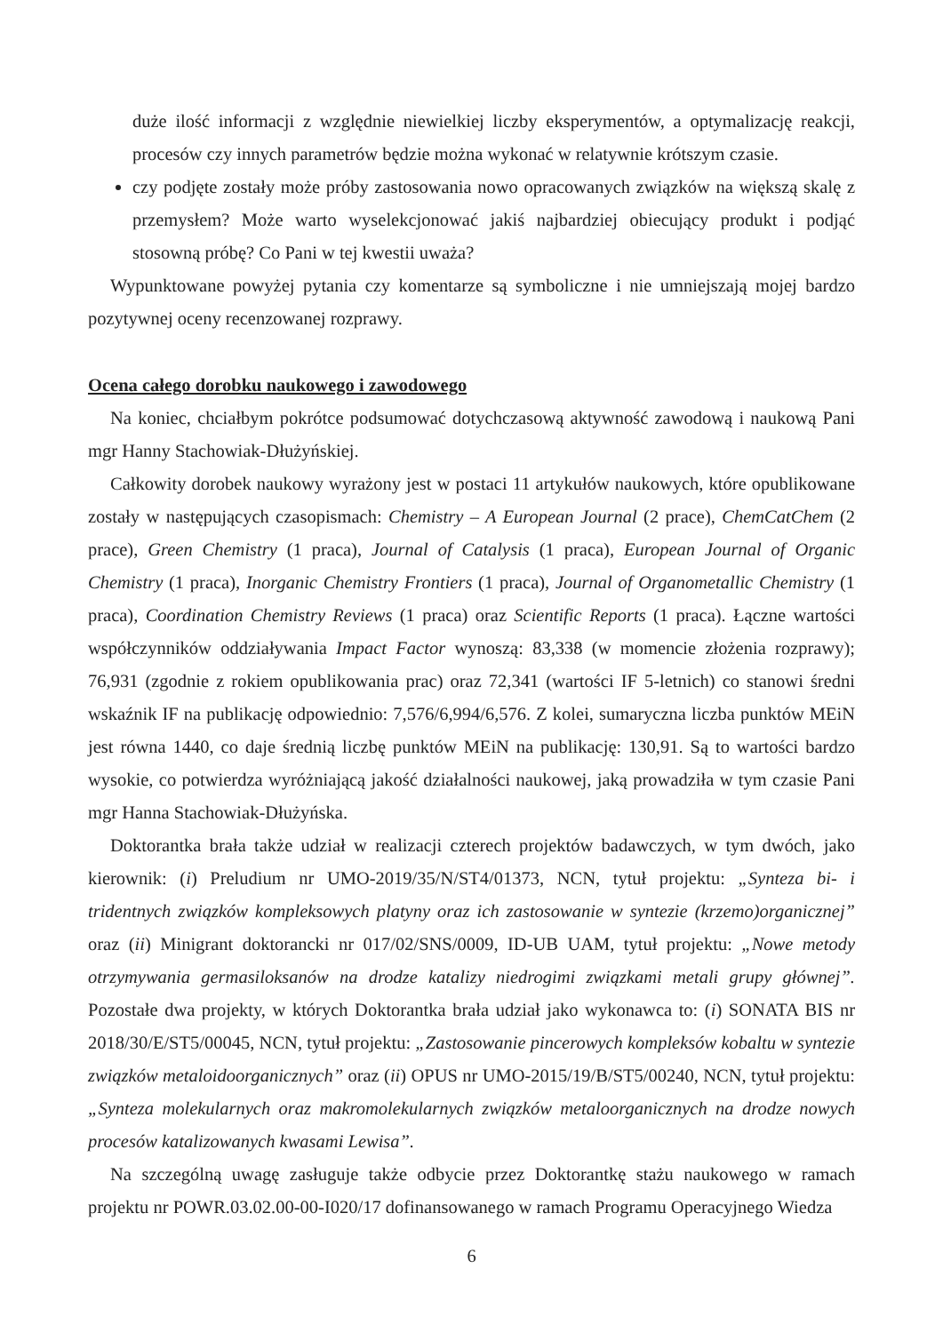duże ilość informacji z względnie niewielkiej liczby eksperymentów, a optymalizację reakcji, procesów czy innych parametrów będzie można wykonać w relatywnie krótszym czasie.
czy podjęte zostały może próby zastosowania nowo opracowanych związków na większą skalę z przemysłem? Może warto wyselekcjonować jakiś najbardziej obiecujący produkt i podjąć stosowną próbę? Co Pani w tej kwestii uważa?
Wypunktowane powyżej pytania czy komentarze są symboliczne i nie umniejszają mojej bardzo pozytywnej oceny recenzowanej rozprawy.
Ocena całego dorobku naukowego i zawodowego
Na koniec, chciałbym pokrótce podsumować dotychczasową aktywność zawodową i naukową Pani mgr Hanny Stachowiak-Dłużyńskiej.
Całkowity dorobek naukowy wyrażony jest w postaci 11 artykułów naukowych, które opublikowane zostały w następujących czasopismach: Chemistry – A European Journal (2 prace), ChemCatChem (2 prace), Green Chemistry (1 praca), Journal of Catalysis (1 praca), European Journal of Organic Chemistry (1 praca), Inorganic Chemistry Frontiers (1 praca), Journal of Organometallic Chemistry (1 praca), Coordination Chemistry Reviews (1 praca) oraz Scientific Reports (1 praca). Łączne wartości współczynników oddziaływania Impact Factor wynoszą: 83,338 (w momencie złożenia rozprawy); 76,931 (zgodnie z rokiem opublikowania prac) oraz 72,341 (wartości IF 5-letnich) co stanowi średni wskaźnik IF na publikację odpowiednio: 7,576/6,994/6,576. Z kolei, sumaryczna liczba punktów MEiN jest równa 1440, co daje średnią liczbę punktów MEiN na publikację: 130,91. Są to wartości bardzo wysokie, co potwierdza wyróżniającą jakość działalności naukowej, jaką prowadziła w tym czasie Pani mgr Hanna Stachowiak-Dłużyńska.
Doktorantka brała także udział w realizacji czterech projektów badawczych, w tym dwóch, jako kierownik: (i) Preludium nr UMO-2019/35/N/ST4/01373, NCN, tytuł projektu: „Synteza bi- i tridentnych związków kompleksowych platyny oraz ich zastosowanie w syntezie (krzemo)organicznej” oraz (ii) Minigrant doktorancki nr 017/02/SNS/0009, ID-UB UAM, tytuł projektu: „Nowe metody otrzymywania germasiloksanów na drodze katalizy niedrogimi związkami metali grupy głównej”. Pozostałe dwa projekty, w których Doktorantka brała udział jako wykonawca to: (i) SONATA BIS nr 2018/30/E/ST5/00045, NCN, tytuł projektu: „Zastosowanie pincerowych kompleksów kobaltu w syntezie związków metaloidoorganicznych” oraz (ii) OPUS nr UMO-2015/19/B/ST5/00240, NCN, tytuł projektu: „Synteza molekularnych oraz makromolekularnych związków metaloorganicznych na drodze nowych procesów katalizowanych kwasami Lewisa”.
Na szczególną uwagę zasługuje także odbycie przez Doktorantkę stażu naukowego w ramach projektu nr POWR.03.02.00-00-I020/17 dofinansowanego w ramach Programu Operacyjnego Wiedza
6